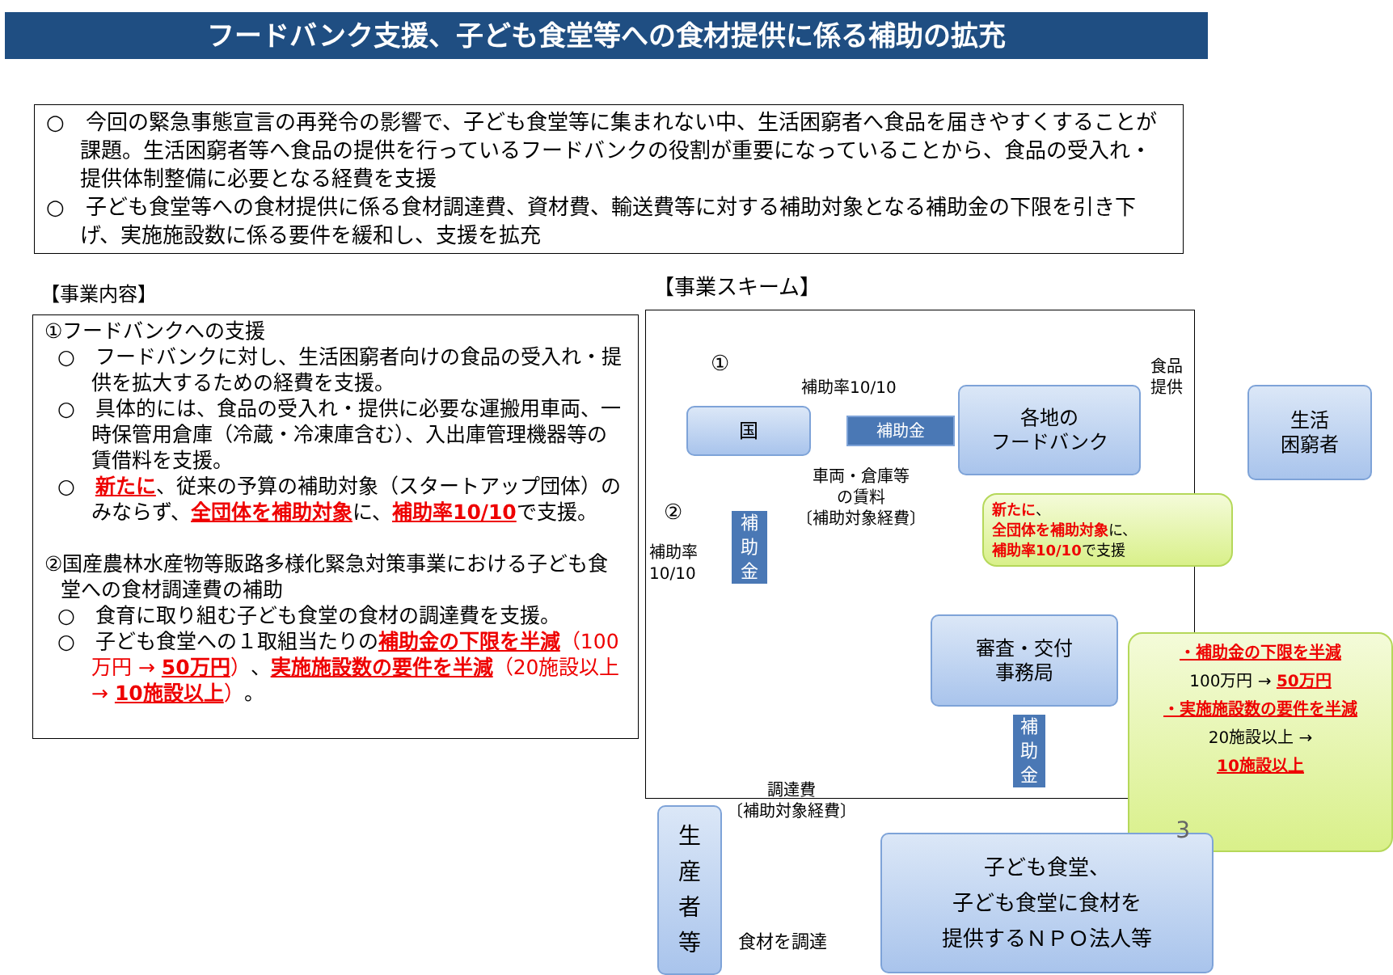フードバンク支援、子ども食堂等への食材提供に係る補助の拡充
○　今回の緊急事態宣言の再発令の影響で、子ども食堂等に集まれない中、生活困窮者へ食品を届きやすくすることが課題。生活困窮者等へ食品の提供を行っているフードバンクの役割が重要になっていることから、食品の受入れ・提供体制整備に必要となる経費を支援
○　子ども食堂等への食材提供に係る食材調達費、資材費、輸送費等に対する補助対象となる補助金の下限を引き下げ、実施施設数に係る要件を緩和し、支援を拡充
【事業内容】
①フードバンクへの支援
○　フードバンクに対し、生活困窮者向けの食品の受入れ・提供を拡大するための経費を支援。
○　具体的には、食品の受入れ・提供に必要な運搬用車両、一時保管用倉庫（冷蔵・冷凍庫含む）、入出庫管理機器等の賃借料を支援。
○　新たに、従来の予算の補助対象（スタートアップ団体）のみならず、全団体を補助対象に、補助率10/10で支援。
②国産農林水産物等販路多様化緊急対策事業における子ども食堂への食材調達費の補助
○　食育に取り組む子ども食堂の食材の調達費を支援。
○　子ども食堂への１取組当たりの補助金の下限を半減（100万円 → 50万円）、実施施設数の要件を半減（20施設以上 → 10施設以上）。
【事業スキーム】
①
補助率10/10
食品提供
国 補助金
各地の
フードバンク
生活
困窮者
車両・倉庫等
の賃料
〔補助対象経費〕
②
補助率
10/10
補
助
金
新たに、
全団体を補助対象に、
補助率10/10で支援
審査・交付
事務局
補
助
金
・補助金の下限を半減
100万円 → 50万円
・実施施設数の要件を半減
20施設以上 →
10施設以上
調達費
〔補助対象経費〕
生
産
者
等
食材を調達
子ども食堂、
子ども食堂に食材を
提供するＮＰＯ法人等
3